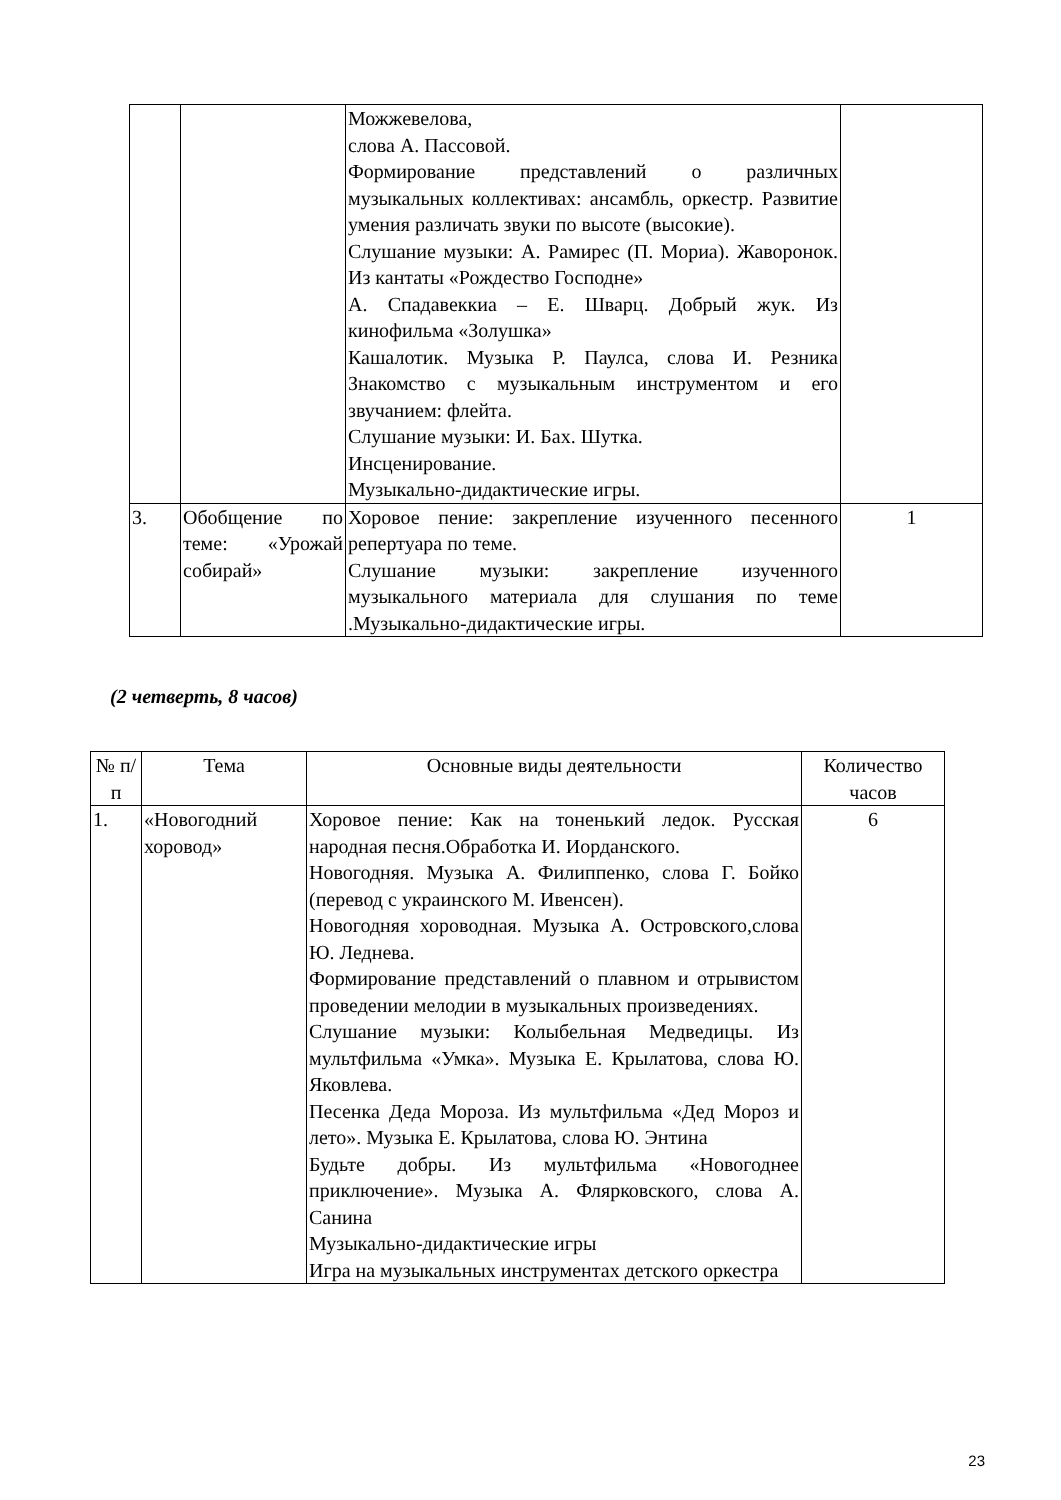| | | Можжевелова, слова А. Пассовой. Формирование представлений о различных музыкальных коллективах: ансамбль, оркестр. Развитие умения различать звуки по высоте (высокие). Слушание музыки: А. Рамирес (П. Мориа). Жаворонок. Из кантаты «Рождество Господне» А. Спадавеккиа – Е. Шварц. Добрый жук. Из кинофильма «Золушка» Кашалотик. Музыка Р. Паулса, слова И. Резника Знакомство с музыкальным инструментом и его звучанием: флейта. Слушание музыки: И. Бах. Шутка. Инсценирование. Музыкально-дидактические игры. | |
| 3. | Обобщение по теме: «Урожай собирай» | Хоровое пение: закрепление изученного песенного репертуара по теме. Слушание музыки: закрепление изученного музыкального материала для слушания по теме .Музыкально-дидактические игры. | 1 |
(2 четверть, 8 часов)
| № п/п | Тема | Основные виды деятельности | Количество часов |
| --- | --- | --- | --- |
| 1. | «Новогодний хоровод» | Хоровое пение: Как на тоненький ледок. Русская народная песня.Обработка И. Иорданского. Новогодняя. Музыка А. Филиппенко, слова Г. Бойко (перевод с украинского М. Ивенсен). Новогодняя хороводная. Музыка А. Островского,слова Ю. Леднева. Формирование представлений о плавном и отрывистом проведении мелодии в музыкальных произведениях. Слушание музыки: Колыбельная Медведицы. Из мультфильма «Умка». Музыка Е. Крылатова, слова Ю. Яковлева. Песенка Деда Мороза. Из мультфильма «Дед Мороз и лето». Музыка Е. Крылатова, слова Ю. Энтина Будьте добры. Из мультфильма «Новогоднее приключение». Музыка А. Флярковского, слова А. Санина Музыкально-дидактические игры Игра на музыкальных инструментах детского оркестра | 6 |
23